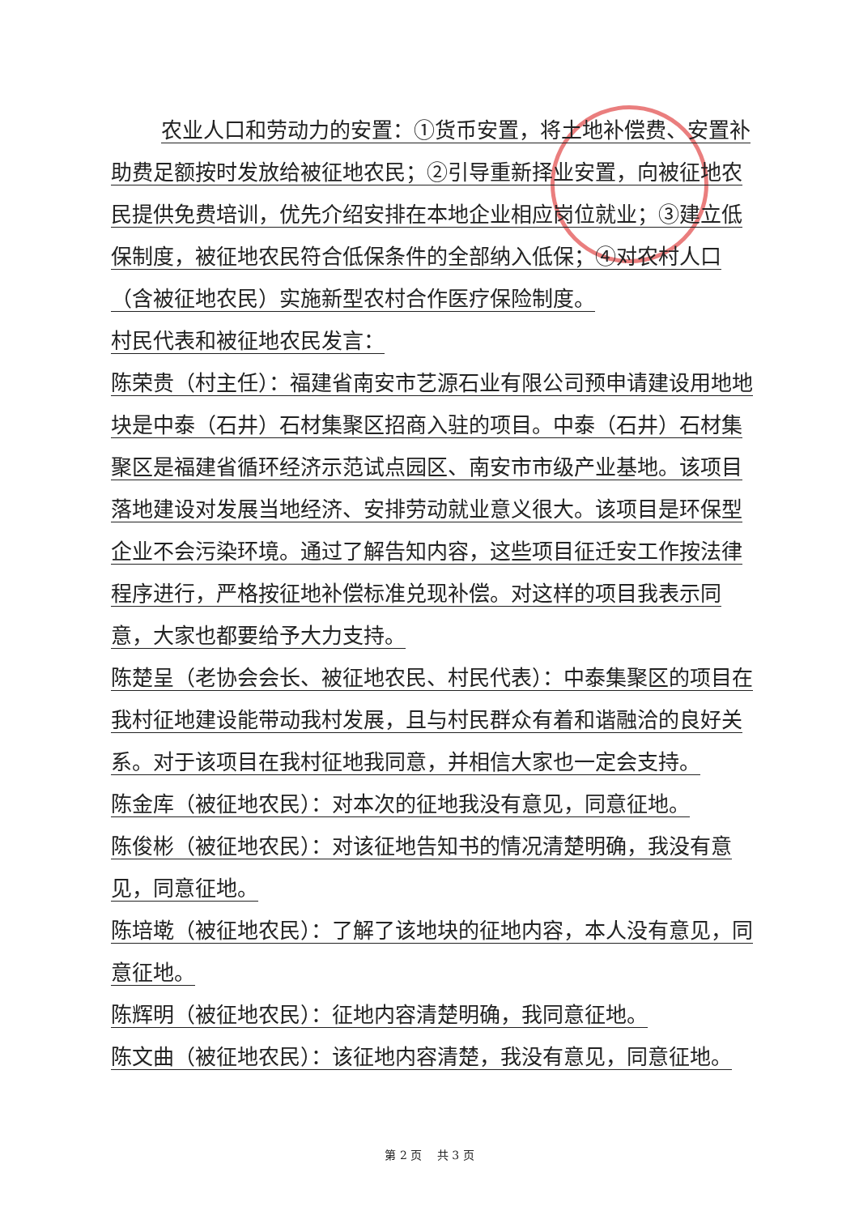农业人口和劳动力的安置：①货币安置，将土地补偿费、安置补助费足额按时发放给被征地农民；②引导重新择业安置，向被征地农民提供免费培训，优先介绍安排在本地企业相应岗位就业；③建立低保制度，被征地农民符合低保条件的全部纳入低保；④对农村人口（含被征地农民）实施新型农村合作医疗保险制度。
村民代表和被征地农民发言：
陈荣贵（村主任）：福建省南安市艺源石业有限公司预申请建设用地地块是中泰（石井）石材集聚区招商入驻的项目。中泰（石井）石材集聚区是福建省循环经济示范试点园区、南安市市级产业基地。该项目落地建设对发展当地经济、安排劳动就业意义很大。该项目是环保型企业不会污染环境。通过了解告知内容，这些项目征迁安工作按法律程序进行，严格按征地补偿标准兑现补偿。对这样的项目我表示同意，大家也都要给予大力支持。
陈楚呈（老协会会长、被征地农民、村民代表）：中泰集聚区的项目在我村征地建设能带动我村发展，且与村民群众有着和谐融洽的良好关系。对于该项目在我村征地我同意，并相信大家也一定会支持。
陈金库（被征地农民）：对本次的征地我没有意见，同意征地。
陈俊彬（被征地农民）：对该征地告知书的情况清楚明确，我没有意见，同意征地。
陈培墘（被征地农民）：了解了该地块的征地内容，本人没有意见，同意征地。
陈辉明（被征地农民）：征地内容清楚明确，我同意征地。
陈文曲（被征地农民）：该征地内容清楚，我没有意见，同意征地。
第 2 页　 共 3 页